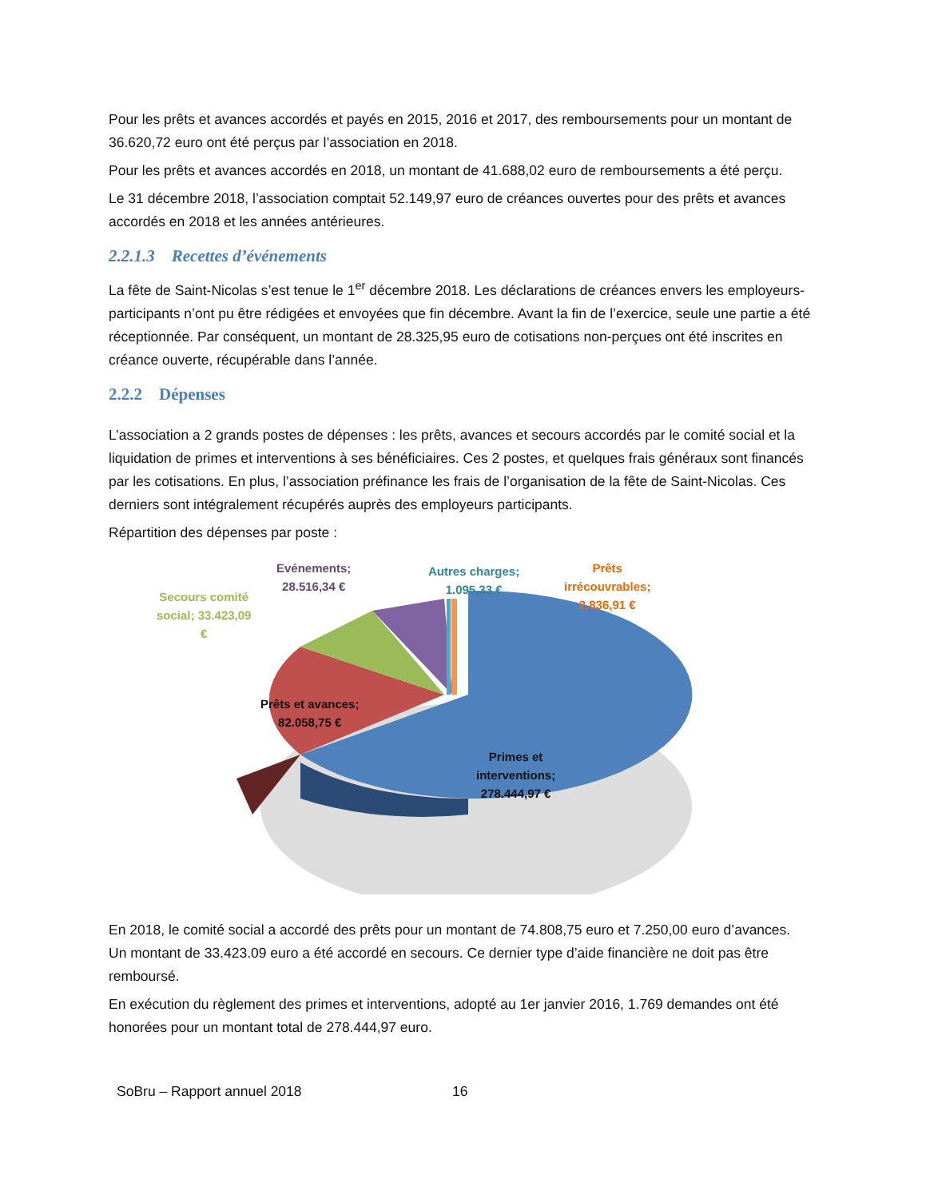Pour les prêts et avances accordés et payés en 2015, 2016 et 2017, des remboursements pour un montant de 36.620,72 euro ont été perçus par l’association en 2018.
Pour les prêts et avances accordés en 2018, un montant de 41.688,02 euro de remboursements a été perçu.
Le 31 décembre 2018, l’association comptait 52.149,97 euro de créances ouvertes pour des prêts et avances accordés en 2018 et les années antérieures.
2.2.1.3 Recettes d’événements
La fête de Saint-Nicolas s’est tenue le 1<sup>er</sup> décembre 2018. Les déclarations de créances envers les employeurs-participants n’ont pu être rédigées et envoyées que fin décembre. Avant la fin de l’exercice, seule une partie a été réceptionnée. Par conséquent, un montant de 28.325,95 euro de cotisations non-perçues ont été inscrites en créance ouverte, récupérable dans l’année.
2.2.2 Dépenses
L’association a 2 grands postes de dépenses : les prêts, avances et secours accordés par le comité social et la liquidation de primes et interventions à ses bénéficiaires. Ces 2 postes, et quelques frais généraux sont financés par les cotisations. En plus, l’association préfinance les frais de l’organisation de la fête de Saint-Nicolas. Ces derniers sont intégralement récupérés auprès des employeurs participants.
Répartition des dépenses par poste :
Evénements;
28.516,34 €
Autres charges;
1.095,33 €
Prêts
irrécouvrables;
2.836,91 €
Secours comité
social; 33.423,09
€
Prêts et avances;
82.058,75 €
Primes et
interventions;
278.444,97 €
En 2018, le comité social a accordé des prêts pour un montant de 74.808,75 euro et 7.250,00 euro d’avances. Un montant de 33.423.09 euro a été accordé en secours. Ce dernier type d’aide financière ne doit pas être remboursé.
En exécution du règlement des primes et interventions, adopté au 1er janvier 2016, 1.769 demandes ont été honorées pour un montant total de 278.444,97 euro.
SoBru – Rapport annuel 2018 16